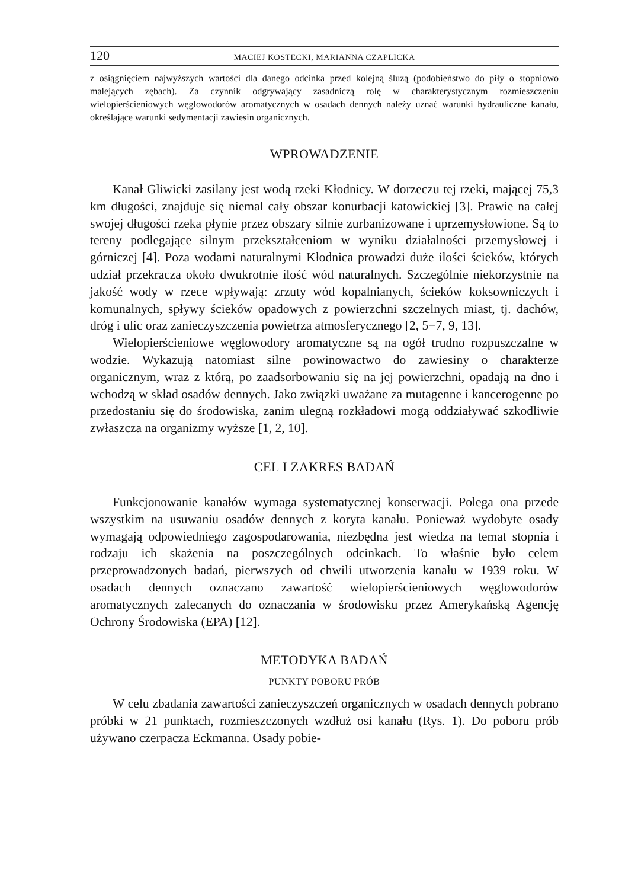120 MACIEJ KOSTECKI, MARIANNA CZAPLICKA
z osiągnięciem najwyższych wartości dla danego odcinka przed kolejną śluzą (podobieństwo do piły o stopniowo malejących zębach). Za czynnik odgrywający zasadniczą rolę w charakterystycznym rozmieszczeniu wielopierścieniowych węglowodorów aromatycznych w osadach dennych należy uznać warunki hydrauliczne kanału, określające warunki sedymentacji zawiesin organicznych.
WPROWADZENIE
Kanał Gliwicki zasilany jest wodą rzeki Kłodnicy. W dorzeczu tej rzeki, mającej 75,3 km długości, znajduje się niemal cały obszar konurbacji katowickiej [3]. Prawie na całej swojej długości rzeka płynie przez obszary silnie zurbanizowane i uprzemysłowione. Są to tereny podlegające silnym przekształceniom w wyniku działalności przemysłowej i górniczej [4]. Poza wodami naturalnymi Kłodnica prowadzi duże ilości ścieków, których udział przekracza około dwukrotnie ilość wód naturalnych. Szczególnie niekorzystnie na jakość wody w rzece wpływają: zrzuty wód kopalnianych, ścieków koksowniczych i komunalnych, spływy ścieków opadowych z powierzchni szczelnych miast, tj. dachów, dróg i ulic oraz zanieczyszczenia powietrza atmosferycznego [2, 5−7, 9, 13].
Wielopierścieniowe węglowodory aromatyczne są na ogół trudno rozpuszczalne w wodzie. Wykazują natomiast silne powinowactwo do zawiesiny o charakterze organicznym, wraz z którą, po zaadsorbowaniu się na jej powierzchni, opadają na dno i wchodzą w skład osadów dennych. Jako związki uważane za mutagenne i kancerogenne po przedostaniu się do środowiska, zanim ulegną rozkładowi mogą oddziaływać szkodliwie zwłaszcza na organizmy wyższe [1, 2, 10].
CEL I ZAKRES BADAŃ
Funkcjonowanie kanałów wymaga systematycznej konserwacji. Polega ona przede wszystkim na usuwaniu osadów dennych z koryta kanału. Ponieważ wydobyte osady wymagają odpowiedniego zagospodarowania, niezbędna jest wiedza na temat stopnia i rodzaju ich skażenia na poszczególnych odcinkach. To właśnie było celem przeprowadzonych badań, pierwszych od chwili utworzenia kanału w 1939 roku. W osadach dennych oznaczano zawartość wielopierścieniowych węglowodorów aromatycznych zalecanych do oznaczania w środowisku przez Amerykańską Agencję Ochrony Środowiska (EPA) [12].
METODYKA BADAŃ
PUNKTY POBORU PRÓB
W celu zbadania zawartości zanieczyszczeń organicznych w osadach dennych pobrano próbki w 21 punktach, rozmieszczonych wzdłuż osi kanału (Rys. 1). Do poboru prób używano czerpacza Eckmanna. Osady pobie-